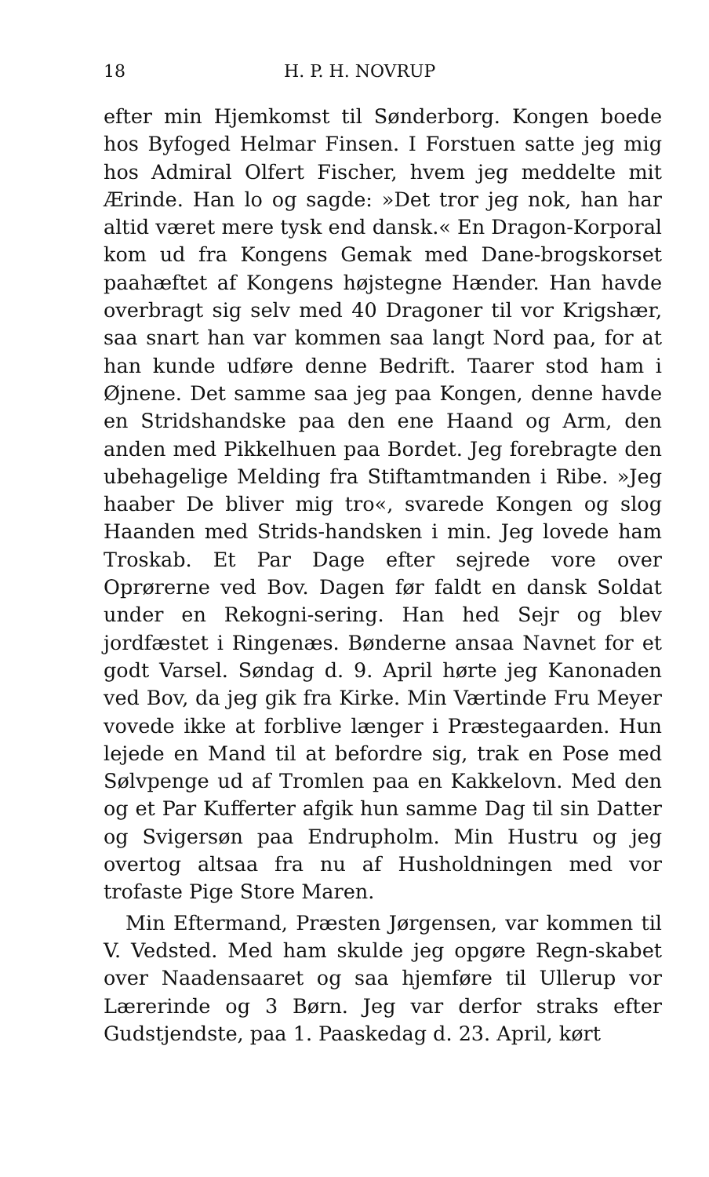18 H. P. H. NOVRUP
efter min Hjemkomst til Sønderborg. Kongen boede hos Byfoged Helmar Finsen. I Forstuen satte jeg mig hos Admiral Olfert Fischer, hvem jeg meddelte mit Ærinde. Han lo og sagde: »Det tror jeg nok, han har altid været mere tysk end dansk.« En Dragon-Korporal kom ud fra Kongens Gemak med Dane-brogskorset paahæftet af Kongens højstegne Hænder. Han havde overbragt sig selv med 40 Dragoner til vor Krigshær, saa snart han var kommen saa langt Nord paa, for at han kunde udføre denne Bedrift. Taarer stod ham i Øjnene. Det samme saa jeg paa Kongen, denne havde en Stridshandske paa den ene Haand og Arm, den anden med Pikkelhuen paa Bordet. Jeg forebragte den ubehagelige Melding fra Stiftamtmanden i Ribe. »Jeg haaber De bliver mig tro«, svarede Kongen og slog Haanden med Strids-handsken i min. Jeg lovede ham Troskab. Et Par Dage efter sejrede vore over Oprørerne ved Bov. Dagen før faldt en dansk Soldat under en Rekogni-sering. Han hed Sejr og blev jordfæstet i Ringenæs. Bønderne ansaa Navnet for et godt Varsel. Søndag d. 9. April hørte jeg Kanonaden ved Bov, da jeg gik fra Kirke. Min Værtinde Fru Meyer vovede ikke at forblive længer i Præstegaarden. Hun lejede en Mand til at befordre sig, trak en Pose med Sølvpenge ud af Tromlen paa en Kakkelovn. Med den og et Par Kufferter afgik hun samme Dag til sin Datter og Svigersøn paa Endrupholm. Min Hustru og jeg overtog altsaa fra nu af Husholdningen med vor trofaste Pige Store Maren.
Min Eftermand, Præsten Jørgensen, var kommen til V. Vedsted. Med ham skulde jeg opgøre Regn-skabet over Naadensaaret og saa hjemføre til Ullerup vor Lærerinde og 3 Børn. Jeg var derfor straks efter Gudstjendste, paa 1. Paaskedag d. 23. April, kørt